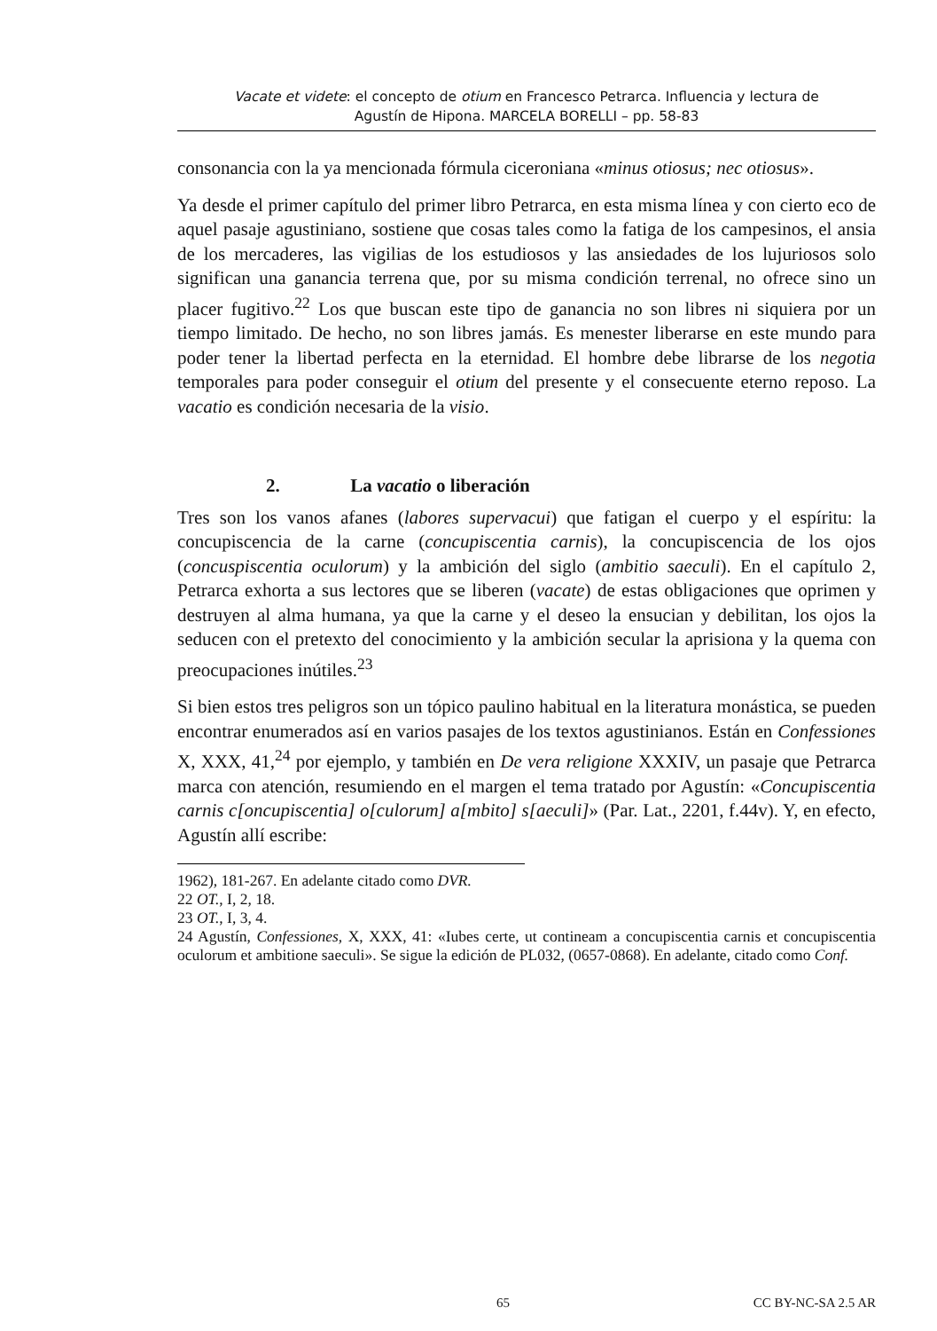Vacate et videte: el concepto de otium en Francesco Petrarca. Influencia y lectura de
Agustín de Hipona. MARCELA BORELLI – pp. 58-83
consonancia con la ya mencionada fórmula ciceroniana «minus otiosus; nec otiosus».
Ya desde el primer capítulo del primer libro Petrarca, en esta misma línea y con cierto eco de aquel pasaje agustiniano, sostiene que cosas tales como la fatiga de los campesinos, el ansia de los mercaderes, las vigilias de los estudiosos y las ansiedades de los lujuriosos solo significan una ganancia terrena que, por su misma condición terrenal, no ofrece sino un placer fugitivo.<sup>22</sup> Los que buscan este tipo de ganancia no son libres ni siquiera por un tiempo limitado. De hecho, no son libres jamás. Es menester liberarse en este mundo para poder tener la libertad perfecta en la eternidad. El hombre debe librarse de los negotia temporales para poder conseguir el otium del presente y el consecuente eterno reposo. La vacatio es condición necesaria de la visio.
2. La vacatio o liberación
Tres son los vanos afanes (labores supervacui) que fatigan el cuerpo y el espíritu: la concupiscencia de la carne (concupiscentia carnis), la concupiscencia de los ojos (concuspiscentia oculorum) y la ambición del siglo (ambitio saeculi). En el capítulo 2, Petrarca exhorta a sus lectores que se liberen (vacate) de estas obligaciones que oprimen y destruyen al alma humana, ya que la carne y el deseo la ensucian y debilitan, los ojos la seducen con el pretexto del conocimiento y la ambición secular la aprisiona y la quema con preocupaciones inútiles.<sup>23</sup>
Si bien estos tres peligros son un tópico paulino habitual en la literatura monástica, se pueden encontrar enumerados así en varios pasajes de los textos agustinianos. Están en Confessiones X, XXX, 41,<sup>24</sup> por ejemplo, y también en De vera religione XXXIV, un pasaje que Petrarca marca con atención, resumiendo en el margen el tema tratado por Agustín: «Concupiscentia carnis c[oncupiscentia] o[culorum] a[mbito] s[aeculi]» (Par. Lat., 2201, f.44v). Y, en efecto, Agustín allí escribe:
1962), 181-267. En adelante citado como DVR.
22 OT., I, 2, 18.
23 OT., I, 3, 4.
24 Agustín, Confessiones, X, XXX, 41: «Iubes certe, ut contineam a concupiscentia carnis et concupiscentia oculorum et ambitione saeculi». Se sigue la edición de PL032, (0657-0868). En adelante, citado como Conf.
65 CC BY-NC-SA 2.5 AR